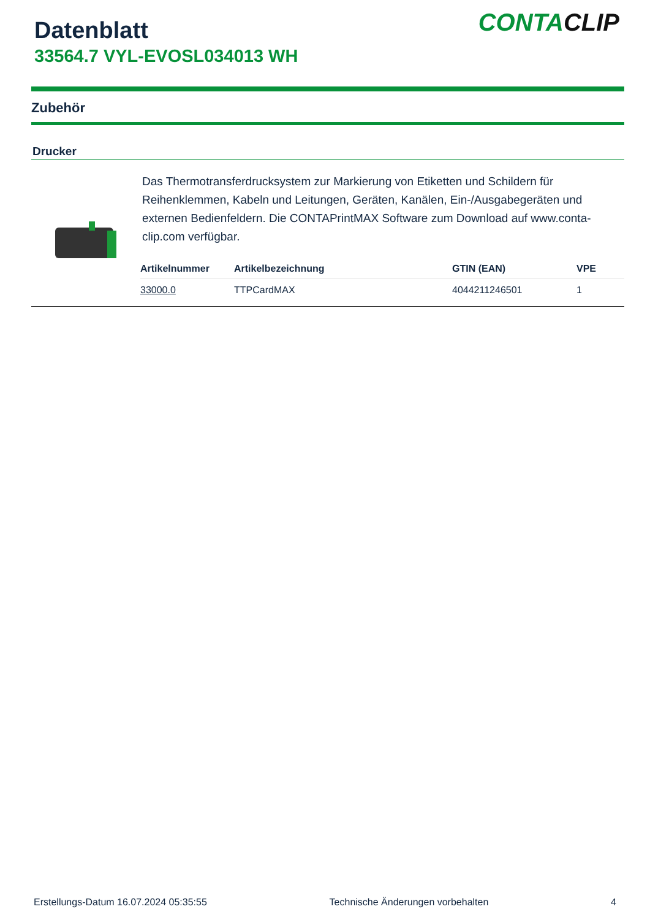Datenblatt
33564.7 VYL-EVOSL034013 WH
CONTACLIP
Zubehör
Drucker
Das Thermotransferdrucksystem zur Markierung von Etiketten und Schildern für Reihenklemmen, Kabeln und Leitungen, Geräten, Kanälen, Ein-/Ausgabegeräten und externen Bedienfeldern. Die CONTAPrintMAX Software zum Download auf www.conta-clip.com verfügbar.
| Artikelnummer | Artikelbezeichnung | GTIN (EAN) | VPE |
| --- | --- | --- | --- |
| 33000.0 | TTPCardMAX | 4044211246501 | 1 |
Erstellungs-Datum 16.07.2024 05:35:55 Technische Änderungen vorbehalten 4